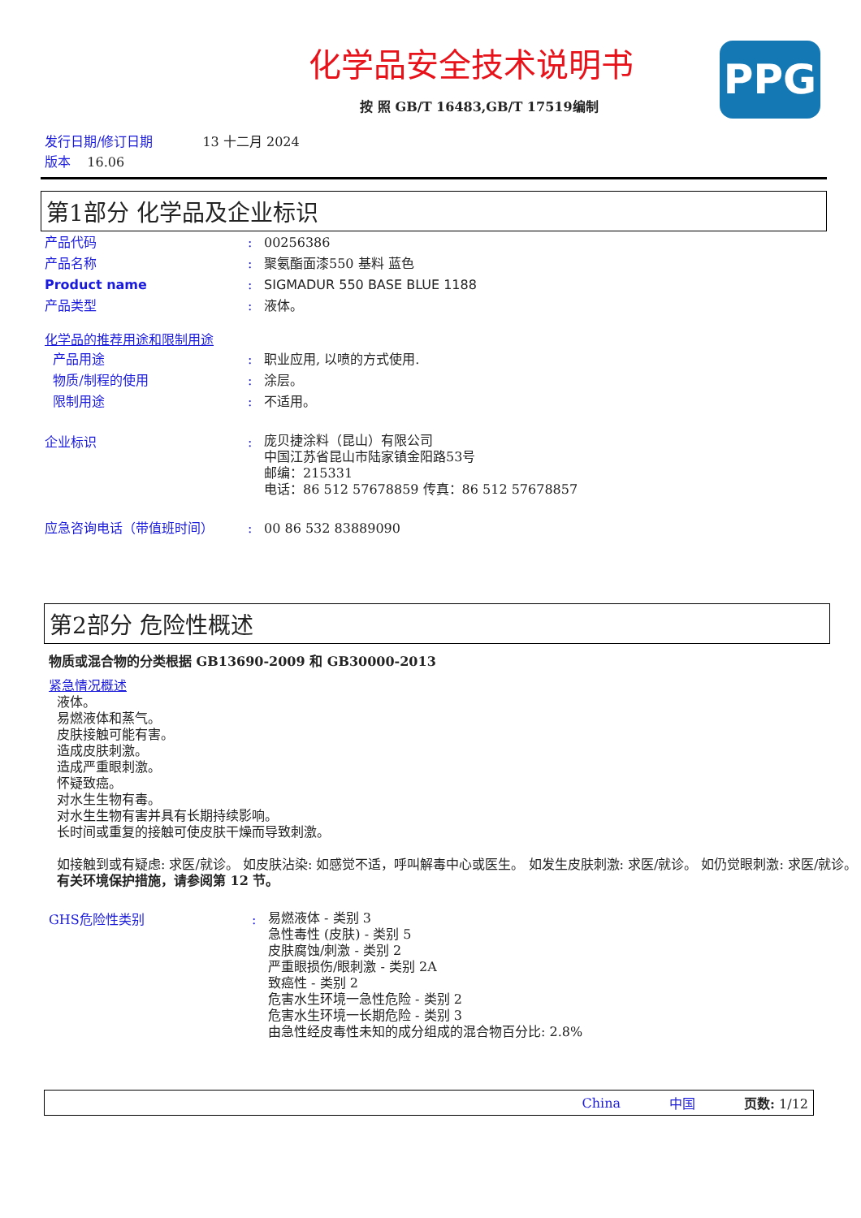PPG
化学品安全技术说明书
按 照 GB/T 16483,GB/T 17519编制
发行日期/修订日期 13 十二月 2024
版本 16.06
第1部分 化学品及企业标识
产品代码: 00256386
产品名称: 聚氨酯面漆550 基料 蓝色
Product name: SIGMADUR 550 BASE BLUE 1188
产品类型: 液体。
化学品的推荐用途和限制用途
产品用途: 职业应用, 以喷的方式使用.
物质/制程的使用: 涂层。
限制用途: 不适用。
企业标识: 庞贝捷涂料（昆山）有限公司
中国江苏省昆山市陆家镇金阳路53号
邮编：215331
电话：86 512 57678859 传真：86 512 57678857
应急咨询电话（带值班时间）: 00 86 532 83889090
第2部分 危险性概述
物质或混合物的分类根据 GB13690-2009 和 GB30000-2013
紧急情况概述
液体。
易燃液体和蒸气。
皮肤接触可能有害。
造成皮肤刺激。
造成严重眼刺激。
怀疑致癌。
对水生生物有毒。
对水生生物有害并具有长期持续影响。
长时间或重复的接触可使皮肤干燥而导致刺激。
如接触到或有疑虑: 求医/就诊。 如皮肤沾染: 如感觉不适，呼叫解毒中心或医生。 如发生皮肤刺激: 求医/就诊。 如仍觉眼刺激: 求医/就诊。
有关环境保护措施，请参阅第 12 节。
GHS危险性类别: 易燃液体 - 类别 3
急性毒性 (皮肤) - 类别 5
皮肤腐蚀/刺激 - 类别 2
严重眼损伤/眼刺激 - 类别 2A
致癌性 - 类别 2
危害水生环境一急性危险 - 类别 2
危害水生环境一长期危险 - 类别 3
由急性经皮毒性未知的成分组成的混合物百分比: 2.8%
China 中国 页数: 1/12